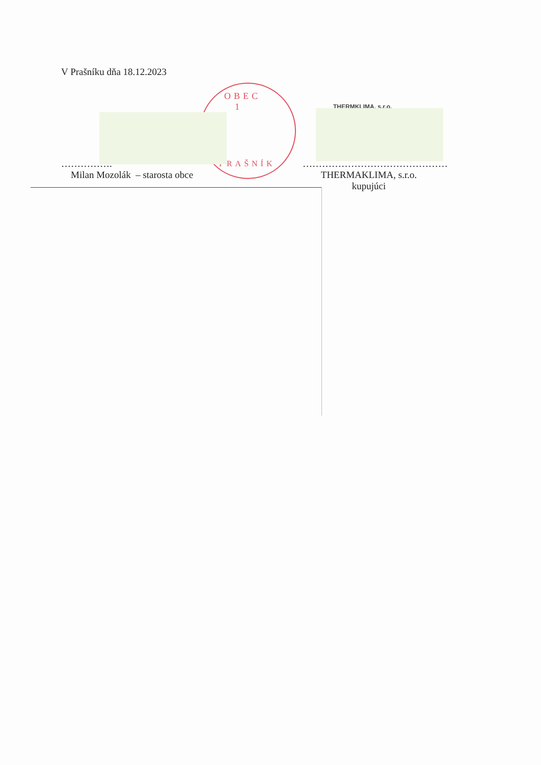V Prašníku dňa 18.12.2023
OBEC
1
PRAŠNÍK
THERMKLIMA, s.r.o.
…………….
Milan Mozolák – starosta obce
………………………………………
THERMAKLIMA, s.r.o.
kupujúci